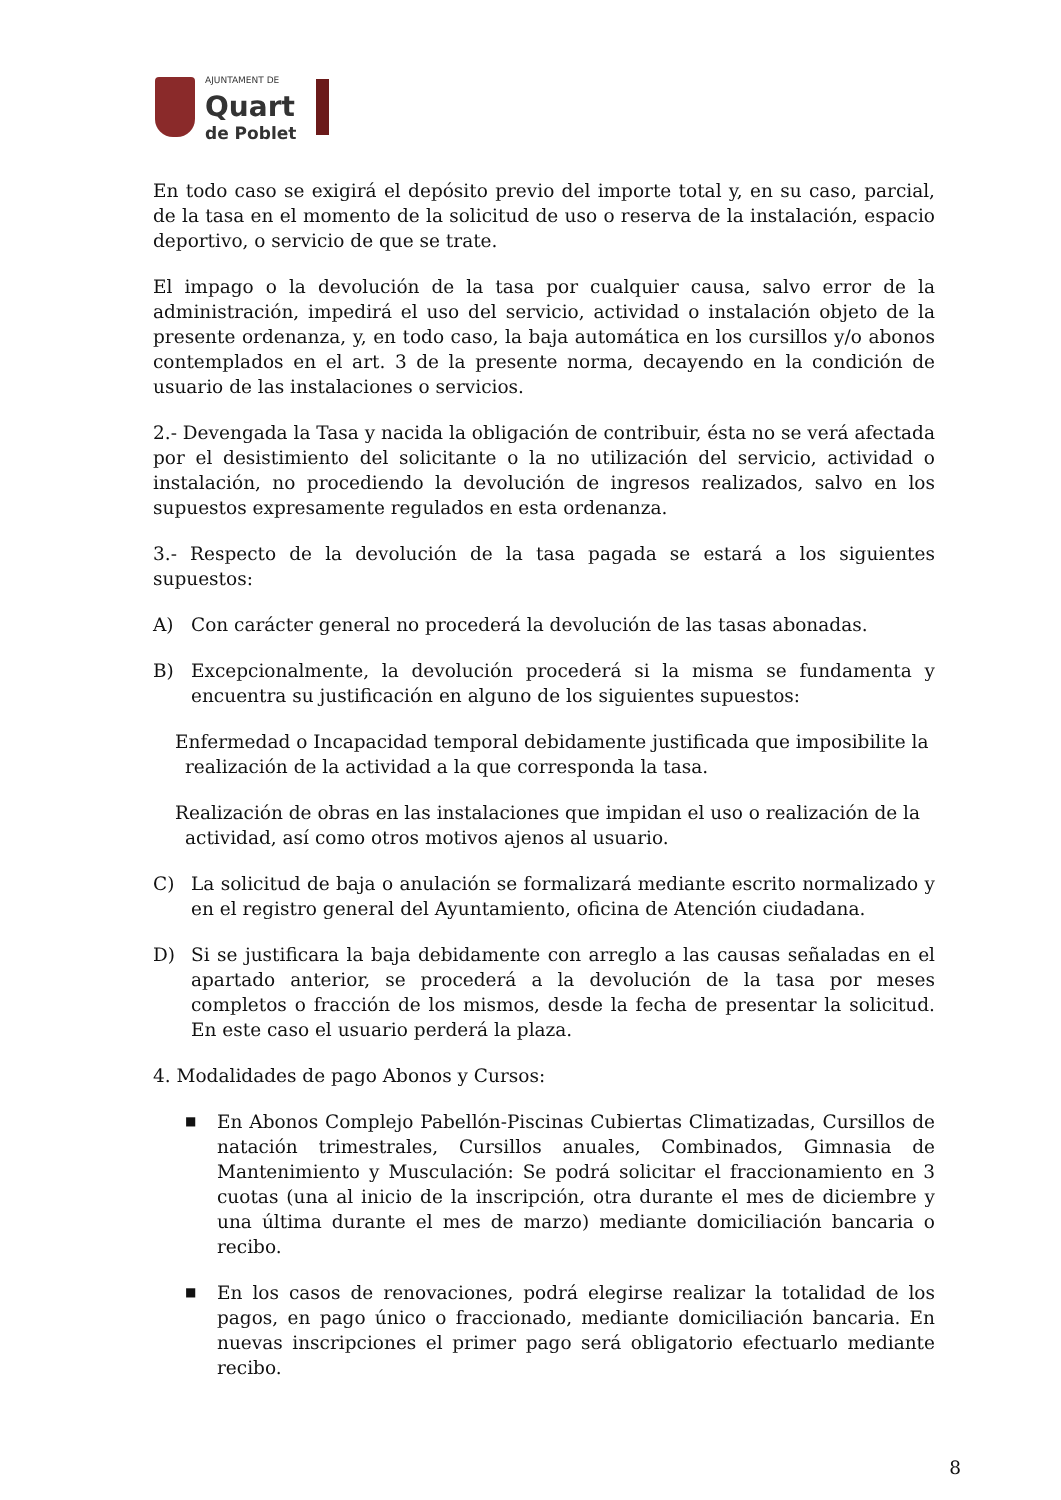AJUNTAMENT DE
Quart
de Poblet
En todo caso se exigirá el depósito previo del importe total y, en su caso, parcial, de la tasa en el momento de la solicitud de uso o reserva de la instalación, espacio deportivo, o servicio de que se trate.
El impago o la devolución de la tasa por cualquier causa, salvo error de la administración, impedirá el uso del servicio, actividad o instalación objeto de la presente ordenanza, y, en todo caso, la baja automática en los cursillos y/o abonos contemplados en el art. 3 de la presente norma, decayendo en la condición de usuario de las instalaciones o servicios.
2.- Devengada la Tasa y nacida la obligación de contribuir, ésta no se verá afectada por el desistimiento del solicitante o la no utilización del servicio, actividad o instalación, no procediendo la devolución de ingresos realizados, salvo en los supuestos expresamente regulados en esta ordenanza.
3.- Respecto de la devolución de la tasa pagada se estará a los siguientes supuestos:
A) Con carácter general no procederá la devolución de las tasas abonadas.
B) Excepcionalmente, la devolución procederá si la misma se fundamenta y encuentra su justificación en alguno de los siguientes supuestos:
Enfermedad o Incapacidad temporal debidamente justificada que imposibilite la realización de la actividad a la que corresponda la tasa.
Realización de obras en las instalaciones que impidan el uso o realización de la actividad, así como otros motivos ajenos al usuario.
C) La solicitud de baja o anulación se formalizará mediante escrito normalizado y en el registro general del Ayuntamiento, oficina de Atención ciudadana.
D) Si se justificara la baja debidamente con arreglo a las causas señaladas en el apartado anterior, se procederá a la devolución de la tasa por meses completos o fracción de los mismos, desde la fecha de presentar la solicitud. En este caso el usuario perderá la plaza.
4. Modalidades de pago Abonos y Cursos:
■ En Abonos Complejo Pabellón-Piscinas Cubiertas Climatizadas, Cursillos de natación trimestrales, Cursillos anuales, Combinados, Gimnasia de Mantenimiento y Musculación: Se podrá solicitar el fraccionamiento en 3 cuotas (una al inicio de la inscripción, otra durante el mes de diciembre y una última durante el mes de marzo) mediante domiciliación bancaria o recibo.
■ En los casos de renovaciones, podrá elegirse realizar la totalidad de los pagos, en pago único o fraccionado, mediante domiciliación bancaria. En nuevas inscripciones el primer pago será obligatorio efectuarlo mediante recibo.
8